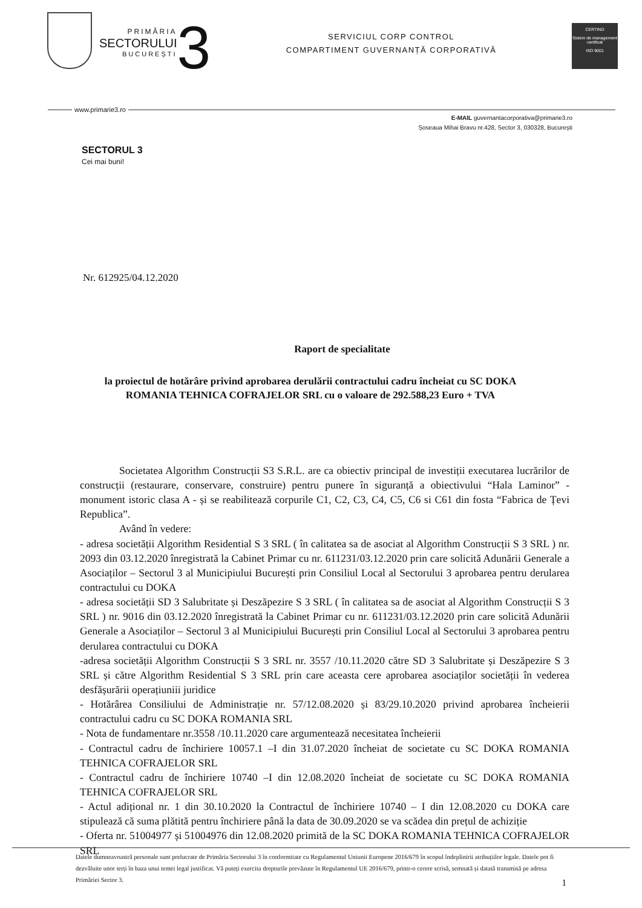PRIMĂRIA
SECTORULUI
BUCUREȘTI
3
SERVICIUL CORP CONTROL
COMPARTIMENT GUVERNANȚĂ CORPORATIVĂ
CERTIND
Sistem de management certificat
ISO 9001
www.primarie3.ro
E-MAIL guvernantacorporativa@primarie3.ro
Șoseaua Mihai Bravu nr.428, Sector 3, 030328, București
SECTORUL 3
Cei mai buni!
Nr. 612925/04.12.2020
Raport de specialitate
la proiectul de hotărâre privind aprobarea derulării contractului cadru încheiat cu SC DOKA ROMANIA TEHNICA COFRAJELOR SRL cu o valoare de 292.588,23 Euro + TVA
Societatea Algorithm Construcții S3 S.R.L. are ca obiectiv principal de investiții executarea lucrărilor de construcții (restaurare, conservare, construire) pentru punere în siguranță a obiectivului “Hala Laminor” - monument istoric clasa A - și se reabilitează corpurile C1, C2, C3, C4, C5, C6 si C61 din fosta “Fabrica de Țevi Republica”.
Având în vedere:
- adresa societății Algorithm Residential S 3 SRL ( în calitatea sa de asociat al Algorithm Construcții S 3 SRL ) nr. 2093 din 03.12.2020 înregistrată la Cabinet Primar cu nr. 611231/03.12.2020 prin care solicită Adunării Generale a Asociaților – Sectorul 3 al Municipiului București prin Consiliul Local al Sectorului 3 aprobarea pentru derularea contractului cu DOKA
- adresa societății SD 3 Salubritate și Deszăpezire S 3 SRL ( în calitatea sa de asociat al Algorithm Construcții S 3 SRL ) nr. 9016 din 03.12.2020 înregistrată la Cabinet Primar cu nr. 611231/03.12.2020 prin care solicită Adunării Generale a Asociaților – Sectorul 3 al Municipiului București prin Consiliul Local al Sectorului 3 aprobarea pentru derularea contractului cu DOKA
-adresa societății Algorithm Construcții S 3 SRL nr. 3557 /10.11.2020 către SD 3 Salubritate și Deszăpezire S 3 SRL și către Algorithm Residential S 3 SRL prin care aceasta cere aprobarea asociaților societății în vederea desfășurării operațiuniii juridice
- Hotărârea Consiliului de Administrație nr. 57/12.08.2020 și 83/29.10.2020 privind aprobarea încheierii contractului cadru cu SC DOKA ROMANIA SRL
- Nota de fundamentare nr.3558 /10.11.2020 care argumentează necesitatea încheierii
- Contractul cadru de închiriere 10057.1 –I din 31.07.2020 încheiat de societate cu SC DOKA ROMANIA TEHNICA COFRAJELOR SRL
- Contractul cadru de închiriere 10740 –I din 12.08.2020 încheiat de societate cu SC DOKA ROMANIA TEHNICA COFRAJELOR SRL
- Actul adițional nr. 1 din 30.10.2020 la Contractul de închiriere 10740 – I din 12.08.2020 cu DOKA care stipulează că suma plătită pentru închiriere până la data de 30.09.2020 se va scădea din prețul de achiziție
- Oferta nr. 51004977 și 51004976 din 12.08.2020 primită de la SC DOKA ROMANIA TEHNICA COFRAJELOR SRL
Datele dumneavoastră personale sunt prelucrate de Primăria Sectorului 3 în conformitate cu Regulamentul Uniunii Europene 2016/679 în scopul îndeplinirii atribuțiilor legale. Datele pot fi dezvăluite unor terți în baza unui temei legal justificat. Vă puteți exercita drepturile prevăzute în Regulamentul UE 2016/679, printr-o cerere scrisă, semnată și datată transmisă pe adresa Primăriei Sector 3. 1